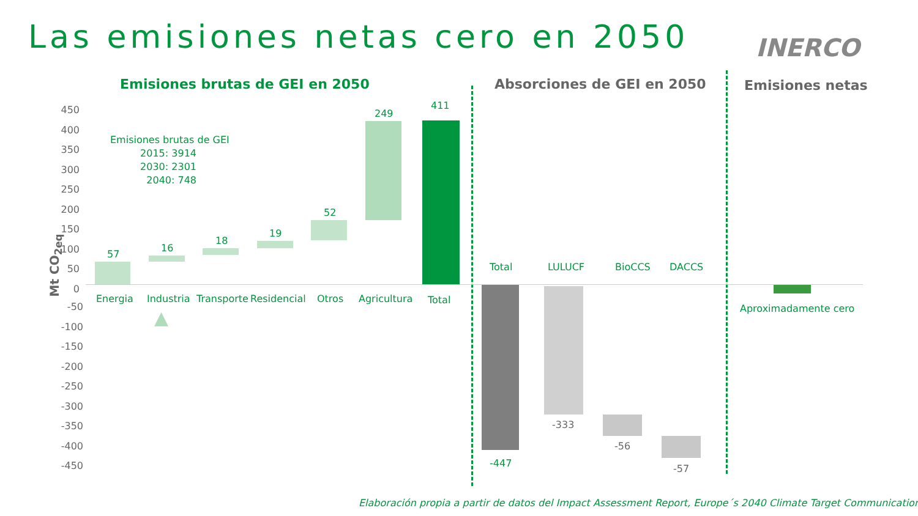Las emisiones netas cero en 2050
INERCO
Emisiones brutas de GEI en 2050 Absorciones de GEI en 2050 Emisiones netas
Mt CO<sub>2eq</sub>
450
400
350
300
250
200
150
100
50
0
-50
-100
-150
-200
-250
-300
-350
-400
-450
Emisiones brutas de GEI
2015: 3914
2030: 2301
2040: 748
57
16
18
19
52
249
411
Energia Industria Transporte Residencial Otros Agricultura Total
▲
Total LULUCF BioCCS DACCS
-447
-333
-56
-57
Aproximadamente cero
Elaboración propia a partir de datos del Impact Assessment Report, Europe´s 2040 Climate Target Communication